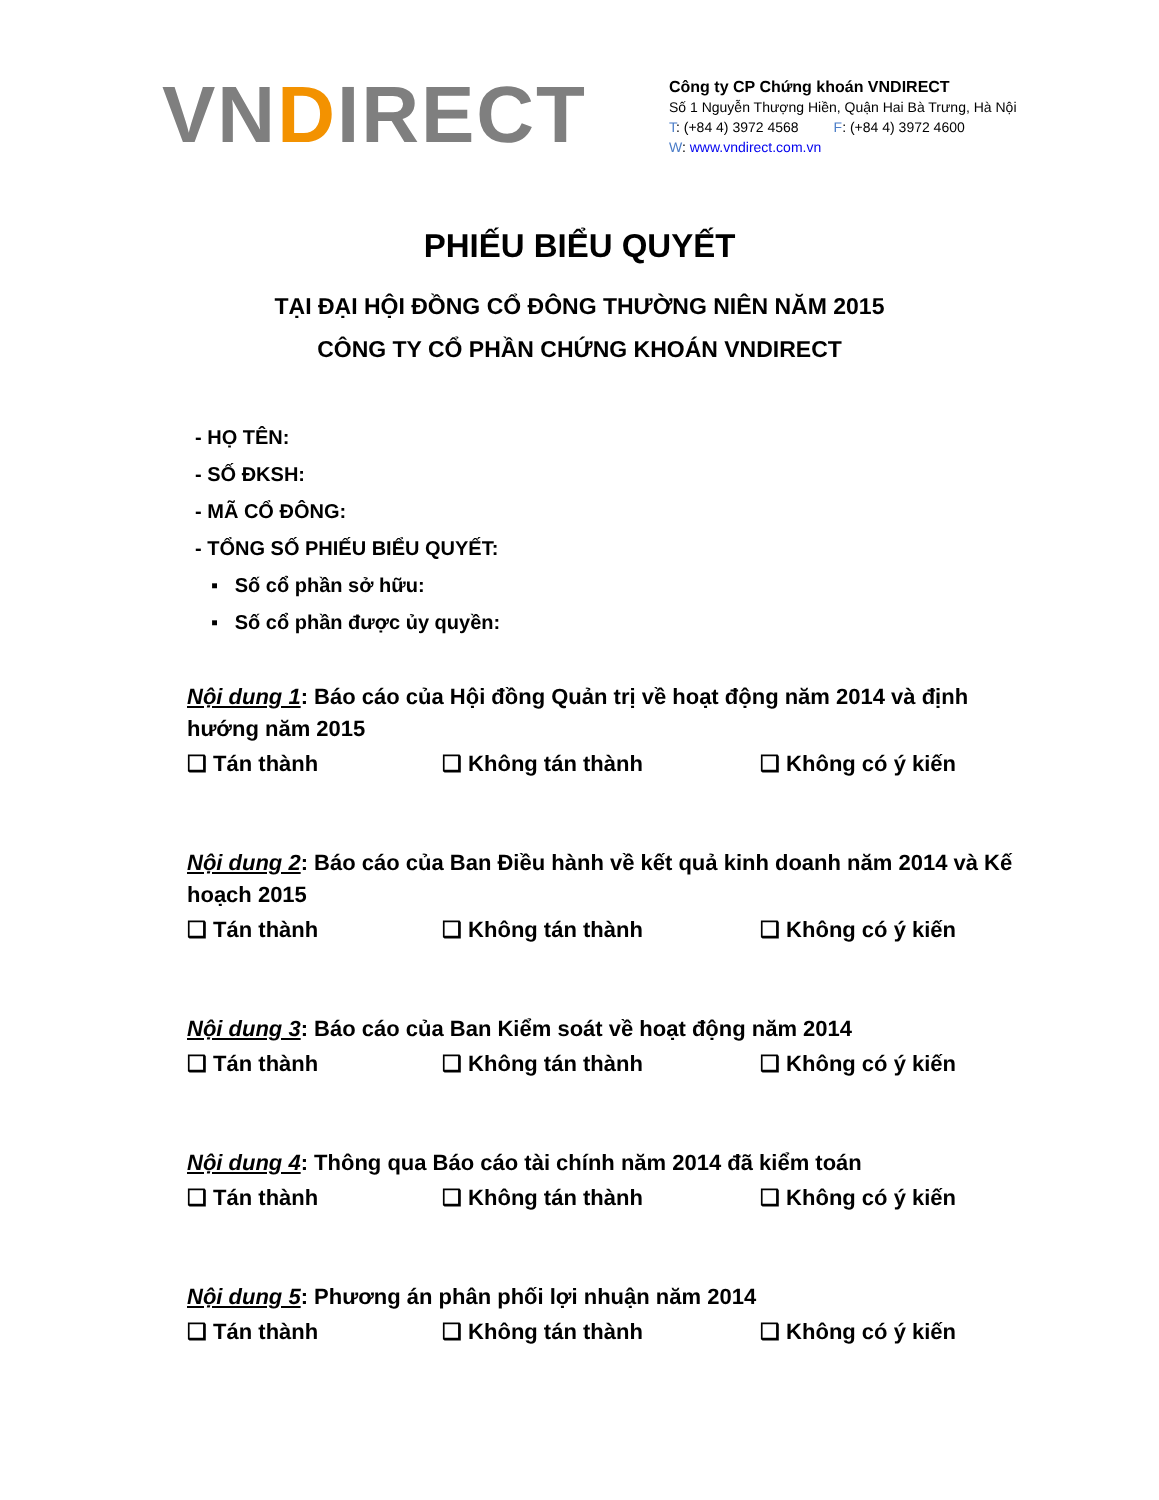VNDIRECT
Công ty CP Chứng khoán VNDIRECT
Số 1 Nguyễn Thượng Hiền, Quận Hai Bà Trưng, Hà Nội
T: (+84 4) 3972 4568 F: (+84 4) 3972 4600
W: www.vndirect.com.vn
PHIẾU BIỂU QUYẾT
TẠI ĐẠI HỘI ĐỒNG CỔ ĐÔNG THƯỜNG NIÊN NĂM 2015
CÔNG TY CỔ PHẦN CHỨNG KHOÁN VNDIRECT
- HỌ TÊN:
- SỐ ĐKSH:
- MÃ CỔ ĐÔNG:
- TỔNG SỐ PHIẾU BIỂU QUYẾT:
▪ Số cổ phần sở hữu:
▪ Số cổ phần được ủy quyền:
Nội dung 1: Báo cáo của Hội đồng Quản trị về hoạt động năm 2014 và định hướng năm 2015
❑ Tán thành ❑ Không tán thành ❑ Không có ý kiến
Nội dung 2: Báo cáo của Ban Điều hành về kết quả kinh doanh năm 2014 và Kế hoạch 2015
❑ Tán thành ❑ Không tán thành ❑ Không có ý kiến
Nội dung 3: Báo cáo của Ban Kiểm soát về hoạt động năm 2014
❑ Tán thành ❑ Không tán thành ❑ Không có ý kiến
Nội dung 4: Thông qua Báo cáo tài chính năm 2014 đã kiểm toán
❑ Tán thành ❑ Không tán thành ❑ Không có ý kiến
Nội dung 5: Phương án phân phối lợi nhuận năm 2014
❑ Tán thành ❑ Không tán thành ❑ Không có ý kiến